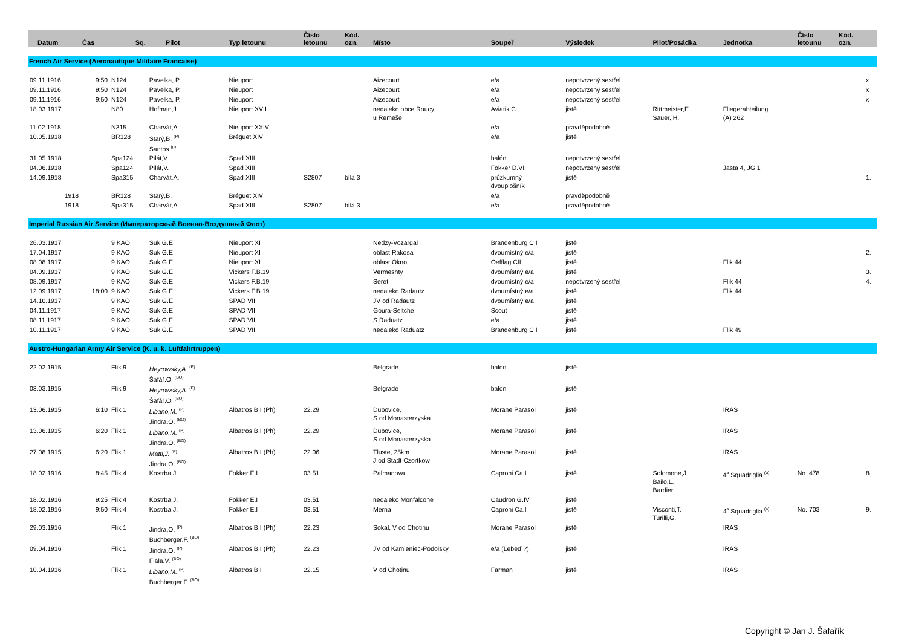| Datum | Čas | Sq. | Pilot | Typ letounu | Číslo letounu | Kód. ozn. | Místo | Soupeř | Výsledek | Pilot/Posádka | Jednotka | Číslo letounu | Kód. ozn. | |
| --- | --- | --- | --- | --- | --- | --- | --- | --- | --- | --- | --- | --- | --- | --- |
| French Air Service (Aeronautique Militaire Francaise) | | | | | | | | | | | | | | |
| 09.11.1916 | 9:50 | N124 | Pavelka, P. | Nieuport | | | Aizecourt | e/a | nepotvrzený sestřel | | | | | x |
| 09.11.1916 | 9:50 | N124 | Pavelka, P. | Nieuport | | | Aizecourt | e/a | nepotvrzený sestřel | | | | | x |
| 09.11.1916 | 9:50 | N124 | Pavelka, P. | Nieuport | | | Aizecourt | e/a | nepotvrzený sestřel | | | | | x |
| 18.03.1917 | | N80 | Hofman,J. | Nieuport XVII | | | nedaleko obce Roucy u Remeše | Aviatik C | jistě | Rittmeister,E. Sauer, H. | Fliegerabteilung (A) 262 | | | |
| 11.02.1918 | | N315 | Charvát,A. | Nieuport XXIV | | | | e/a | pravděpodobně | | | | | |
| 10.05.1918 | | BR128 | Starý,B. <sup>(P)</sup> Santos <sup>(g)</sup> | Bréguet XIV | | | | e/a | jistě | | | | | |
| 31.05.1918 | | Spa124 | Pilát,V. | Spad XIII | | | | balón | nepotvrzený sestřel | | | | | |
| 04.06.1918 | | Spa124 | Pilát,V. | Spad XIII | | | | Fokker D.VII | nepotvrzený sestřel | | Jasta 4, JG 1 | | | |
| 14.09.1918 | | Spa315 | Charvát,A. | Spad XIII | S2807 | bílá 3 | | průzkumný dvouplošník | jistě | | | | | 1. |
| 1918 | | BR128 | Starý,B. | Bréguet XIV | | | | e/a | pravděpodobně | | | | | |
| 1918 | | Spa315 | Charvát,A. | Spad XIII | S2807 | bílá 3 | | e/a | pravděpodobně | | | | | |
| Imperial Russian Air Service (Императорскый Военно-Воздушный Флот) | | | | | | | | | | | | | | |
| 26.03.1917 | | 9 KAO | Suk,G.E. | Nieuport XI | | | Nedzy-Vozargal | Brandenburg C.I | jistě | | | | | |
| 17.04.1917 | | 9 KAO | Suk,G.E. | Nieuport XI | | | oblast Rakosa | dvoumístný e/a | jistě | | | | | 2. |
| 08.08.1917 | | 9 KAO | Suk,G.E. | Nieuport XI | | | oblast Okno | Oefflag CII | jistě | | Flik 44 | | | |
| 04.09.1917 | | 9 KAO | Suk,G.E. | Vickers F.B.19 | | | Vermeshty | dvoumístný e/a | jistě | | | | | 3. |
| 08.09.1917 | | 9 KAO | Suk,G.E. | Vickers F.B.19 | | | Seret | dvoumístný e/a | nepotvrzený sestřel | | Flik 44 | | | 4. |
| 12.09.1917 | 18:00 | 9 KAO | Suk,G.E. | Vickers F.B.19 | | | nedaleko Radautz | dvoumístný e/a | jistě | | Flik 44 | | | |
| 14.10.1917 | | 9 KAO | Suk,G.E. | SPAD VII | | | JV od Radautz | dvoumístný e/a | jistě | | | | | |
| 04.11.1917 | | 9 KAO | Suk,G.E. | SPAD VII | | | Goura-Seltche | Scout | jistě | | | | | |
| 08.11.1917 | | 9 KAO | Suk,G.E. | SPAD VII | | | S Raduatz | e/a | jistě | | | | | |
| 10.11.1917 | | 9 KAO | Suk,G.E. | SPAD VII | | | nedaleko Raduatz | Brandenburg C.I | jistě | | Flik 49 | | | |
| Austro-Hungarian Army Air Service (K. u. k. Luftfahrtruppen) | | | | | | | | | | | | | | |
| 22.02.1915 | | Flik 9 | Heyrowsky,A. <sup>(P)</sup> Šafář.O. <sup>(BO)</sup> | | | | Belgrade | balón | jistě | | | | | |
| 03.03.1915 | | Flik 9 | Heyrowsky,A. <sup>(P)</sup> Šafář.O. <sup>(BO)</sup> | | | | Belgrade | balón | jistě | | | | | |
| 13.06.1915 | 6:10 | Flik 1 | Libano,M. <sup>(P)</sup> Jindra.O. <sup>(BO)</sup> | Albatros B.I (Ph) | 22.29 | | Dubovice, S od Monasterzyska | Morane Parasol | jistě | | IRAS | | | |
| 13.06.1915 | 6:20 | Flik 1 | Libano,M. <sup>(P)</sup> Jindra.O. <sup>(BO)</sup> | Albatros B.I (Ph) | 22.29 | | Dubovice, S od Monasterzyska | Morane Parasol | jistě | | IRAS | | | |
| 27.08.1915 | 6:20 | Flik 1 | Mattl,J. <sup>(P)</sup> Jindra.O. <sup>(BO)</sup> | Albatros B.I (Ph) | 22.06 | | Tluste, 25km J od Stadt Czortkow | Morane Parasol | jistě | | IRAS | | | |
| 18.02.1916 | 8:45 | Flik 4 | Kostrba,J. | Fokker E.I | 03.51 | | Palmanova | Caproni Ca.I | jistě | Solomone,J. Bailo,L. Bardieri | 4<sup>a</sup> Squadriglia <sup>(a)</sup> | No. 478 | | 8. |
| 18.02.1916 | 9:25 | Flik 4 | Kostrba,J. | Fokker E.I | 03.51 | | nedaleko Monfalcone | Caudron G.IV | jistě | | | | | |
| 18.02.1916 | 9:50 | Flik 4 | Kostrba,J. | Fokker E.I | 03.51 | | Merna | Caproni Ca.I | jistě | Visconti,T. Turilli,G. | 4<sup>a</sup> Squadriglia <sup>(a)</sup> | No. 703 | | 9. |
| 29.03.1916 | | Flik 1 | Jindra,O. <sup>(P)</sup> Buchberger.F. <sup>(BO)</sup> | Albatros B.I (Ph) | 22.23 | | Sokal, V od Chotinu | Morane Parasol | jistě | | IRAS | | | |
| 09.04.1916 | | Flik 1 | Jindra,O. <sup>(P)</sup> Fiala.V. <sup>(BO)</sup> | Albatros B.I (Ph) | 22.23 | | JV od Kamieniec-Podolsky | e/a (Lebeď ?) | jistě | | IRAS | | | |
| 10.04.1916 | | Flik 1 | Libano,M. <sup>(P)</sup> Buchberger.F. <sup>(BO)</sup> | Albatros B.I | 22.15 | | V od Chotinu | Farman | jistě | | IRAS | | | |
Copyright © Jan J. Šafařík